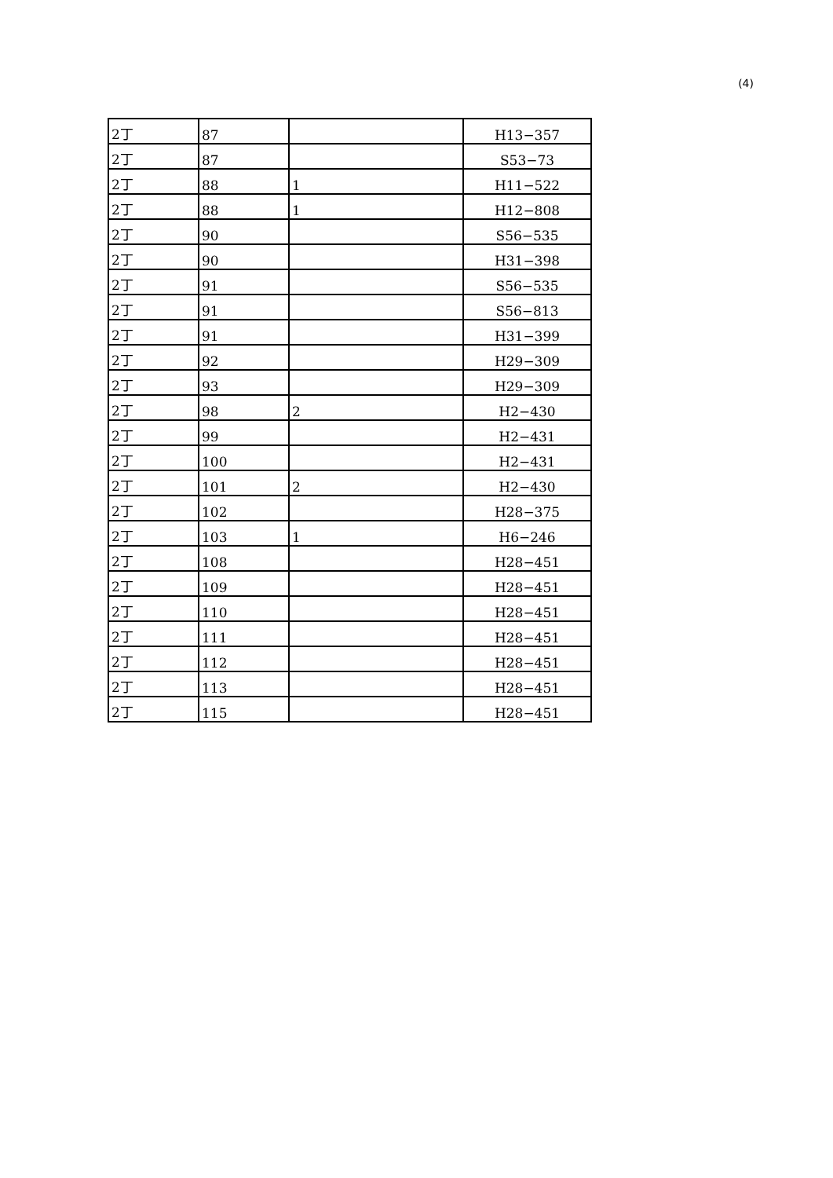(4)
| 2丁 | 87 | | H13−357 |
| 2丁 | 87 | | S53−73 |
| 2丁 | 88 | 1 | H11−522 |
| 2丁 | 88 | 1 | H12−808 |
| 2丁 | 90 | | S56−535 |
| 2丁 | 90 | | H31−398 |
| 2丁 | 91 | | S56−535 |
| 2丁 | 91 | | S56−813 |
| 2丁 | 91 | | H31−399 |
| 2丁 | 92 | | H29−309 |
| 2丁 | 93 | | H29−309 |
| 2丁 | 98 | 2 | H2−430 |
| 2丁 | 99 | | H2−431 |
| 2丁 | 100 | | H2−431 |
| 2丁 | 101 | 2 | H2−430 |
| 2丁 | 102 | | H28−375 |
| 2丁 | 103 | 1 | H6−246 |
| 2丁 | 108 | | H28−451 |
| 2丁 | 109 | | H28−451 |
| 2丁 | 110 | | H28−451 |
| 2丁 | 111 | | H28−451 |
| 2丁 | 112 | | H28−451 |
| 2丁 | 113 | | H28−451 |
| 2丁 | 115 | | H28−451 |